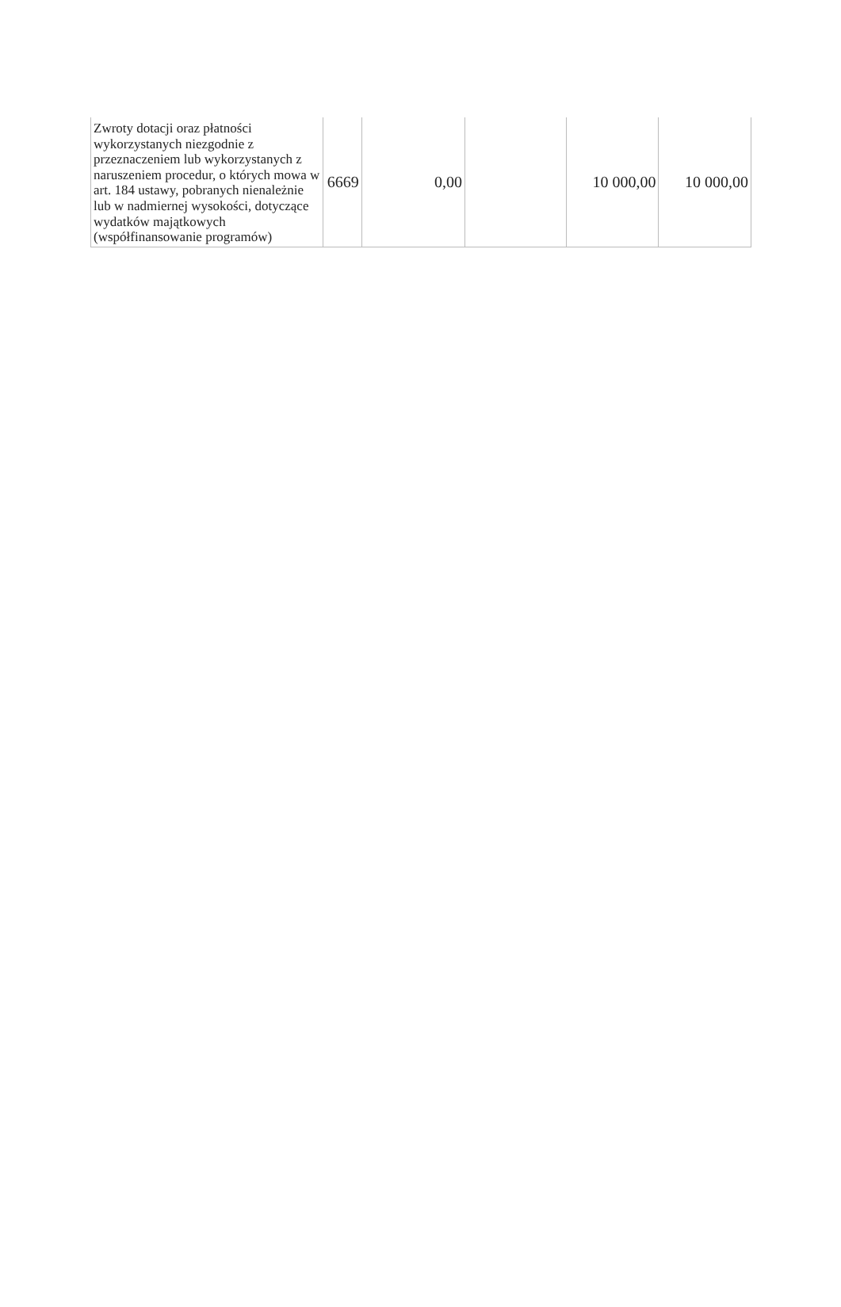| Zwroty dotacji oraz płatności wykorzystanych niezgodnie z przeznaczeniem lub wykorzystanych z naruszeniem procedur, o których mowa w art. 184 ustawy, pobranych nienależnie lub w nadmiernej wysokości, dotyczące wydatków majątkowych (współfinansowanie programów) | 6669 | 0,00 | | 10 000,00 | 10 000,00 |